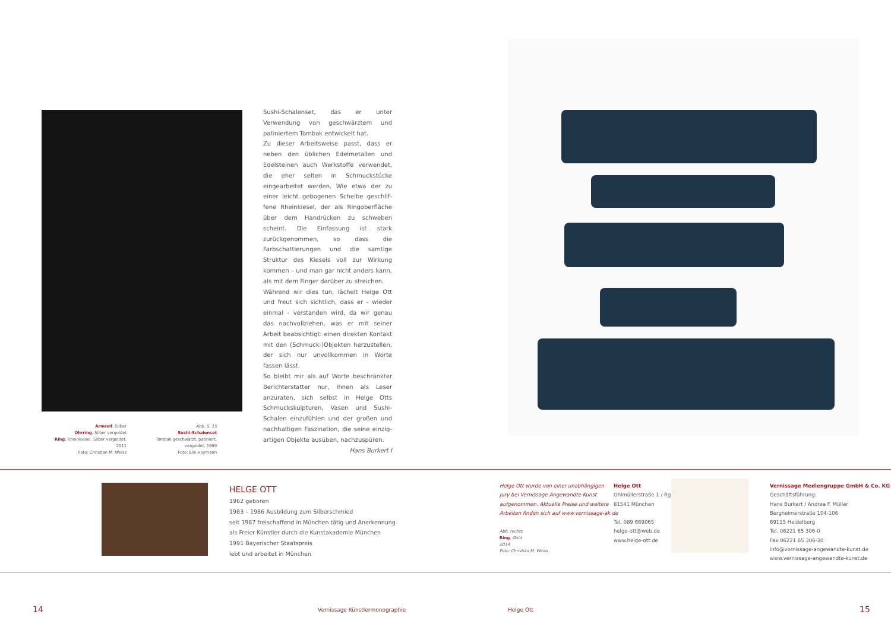Sushi-Schalenset, das er unter Verwendung von geschwärztem und patiniertem Tombak entwi­ckelt hat.
Zu dieser Arbeitsweise passt, dass er neben den üblichen Edelmetallen und Edelsteinen auch Werkstoffe verwendet, die eher selten in Schmuckstücke eingearbeitet werden. Wie etwa der zu einer leicht gebogenen Scheibe geschlif­fene Rheinkiesel, der als Ringoberfläche über dem Handrücken zu schweben scheint. Die Ein­fassung ist stark zurückgenommen, so dass die Farbschattierungen und die samtige Struktur des Kiesels voll zur Wirkung kommen – und man gar nicht anders kann, als mit dem Finger darü­ber zu streichen.
Während wir dies tun, lächelt Helge Ott und freut sich sichtlich, dass er - wieder einmal - ver­standen wird, da wir genau das nachvollziehen, was er mit seiner Arbeit beabsichtigt: einen direkten Kontakt mit den (Schmuck-)Objekten herzustellen, der sich nur unvollkommen in Worte fassen lässt.
So bleibt mir als auf Worte beschränkter Bericht­erstatter nur, Ihnen als Leser anzuraten, sich selbst in Helge Otts Schmuckskulpturen, Vasen und Sushi-Schalen einzufühlen und der großen und nachhaltigen Faszination, die seine einzig­artigen Objekte ausüben, nachzuspüren.
Hans Burkert I
Armreif, Silber
Ohrring, Silber vergoldet
Ring, Rheinkiesel, Silber vergoldet, 2011
Foto: Christian M. Weiss
Abb. S. 15
Sushi-Schalenset
Tombak geschwärzt, patiniert, vergoldet, 1999
Foto: Elis Hoymann
HELGE OTT
1962 geboren
1983 – 1986 Ausbildung zum Silberschmied
seit 1987 freischaffend in München tätig und Anerkennung
als Freier Künstler durch die Kunstakademie München
1991 Bayerischer Staatspreis
lebt und arbeitet in München
Helge Ott wurde von einer unabhängigen
Jury bei Vernissage Angewandte Kunst
aufgenommen. Aktuelle Preise und weitere
Arbeiten finden sich auf www.vernissage-ak.de
Abb. rechts
Ring, Gold
2014
Foto: Christian M. Weiss
Helge Ott
Ohlmüllerstraße 1 / Rgb.
81541 München
Tel. 089 669065
helge-ott@web.de
www.helge-ott.de
Vernissage Mediengruppe GmbH & Co. KG
Geschäftsführung:
Hans Burkert / Andrea F. Müller
Bergheimerstraße 104-106
69115 Heidelberg
Tel. 06221 65 306-0
Fax 06221 65 306-30
info@vernissage-angewandte-kunst.de
www.vernissage-angewandte-kunst.de
14 Vernissage Künstlermonographie Helge Ott 15